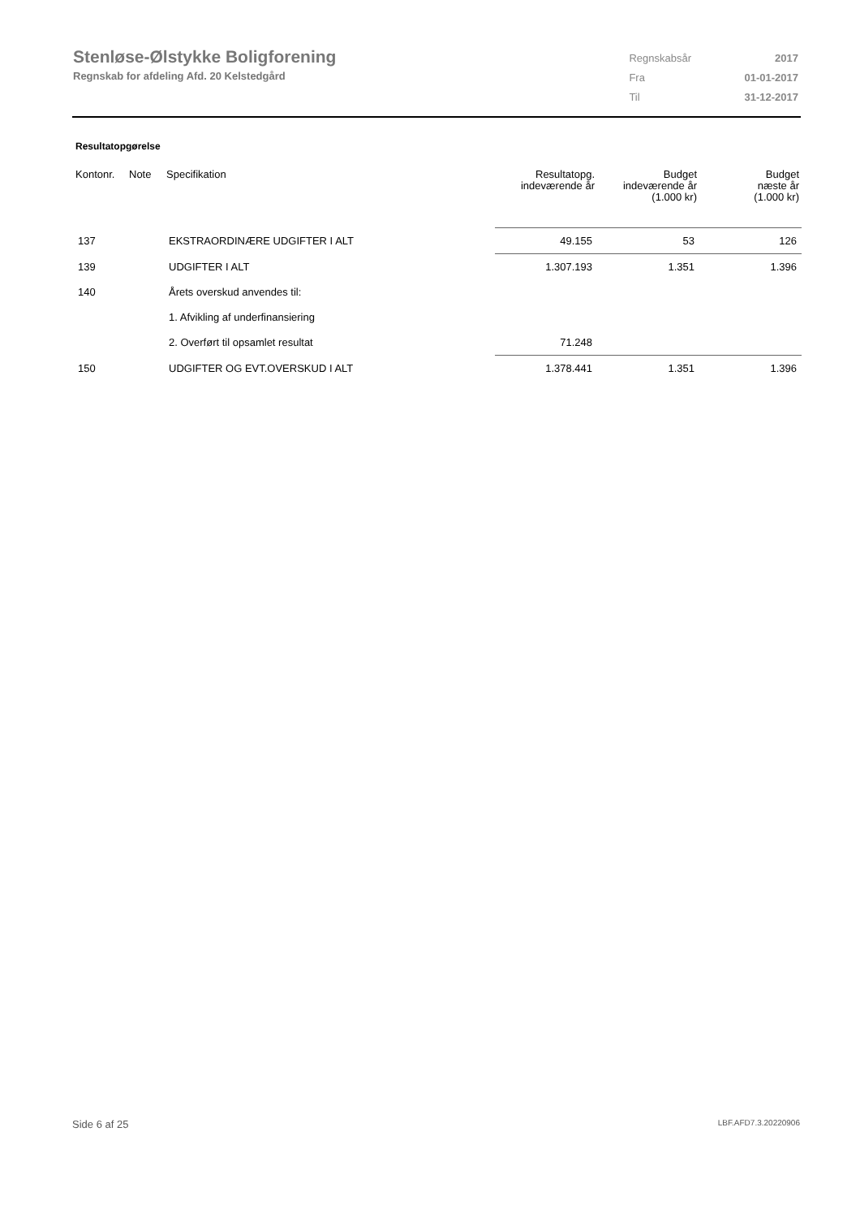Stenløse-Ølstykke Boligforening
Regnskab for afdeling Afd. 20 Kelstedgård
| Regnskabsår | 2017 |
| Fra | 01-01-2017 |
| Til | 31-12-2017 |
Resultatopgørelse
| Kontonr. | Note | Specifikation | Resultatopg. indeværende år | Budget indeværende år (1.000 kr) | Budget næste år (1.000 kr) |
| --- | --- | --- | --- | --- | --- |
| 137 | | EKSTRAORDINÆRE UDGIFTER I ALT | 49.155 | 53 | 126 |
| 139 | | UDGIFTER I ALT | 1.307.193 | 1.351 | 1.396 |
| 140 | | Årets overskud anvendes til: | | | |
| | | 1. Afvikling af underfinansiering | | | |
| | | 2. Overført til opsamlet resultat | 71.248 | | |
| 150 | | UDGIFTER OG EVT.OVERSKUD I ALT | 1.378.441 | 1.351 | 1.396 |
Side 6 af 25 LBF.AFD7.3.20220906